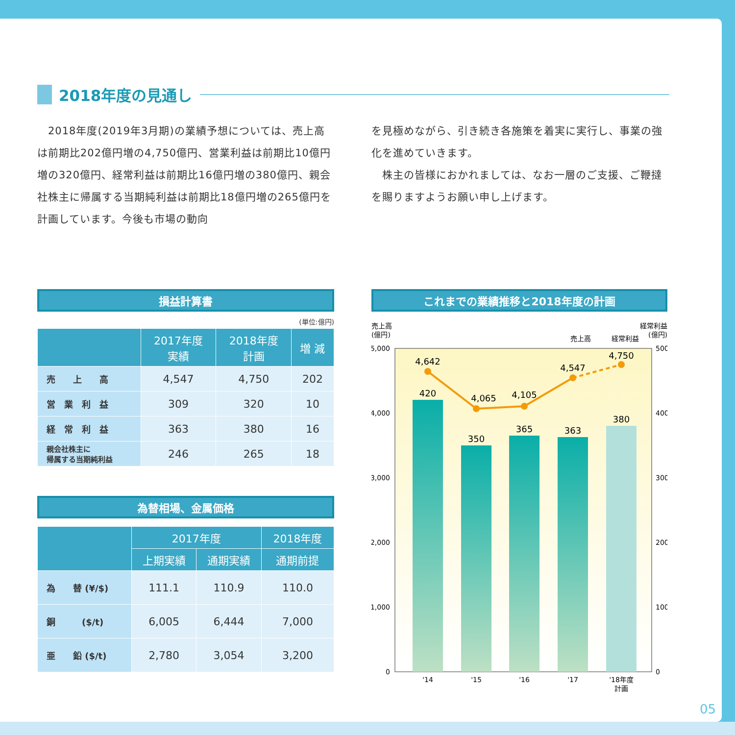2018年度の見通し
　2018年度(2019年3月期)の業績予想については、売上高は前期比202億円増の4,750億円、営業利益は前期比10億円増の320億円、経常利益は前期比16億円増の380億円、親会社株主に帰属する当期純利益は前期比18億円増の265億円を計画しています。今後も市場の動向
を見極めながら、引き続き各施策を着実に実行し、事業の強化を進めていきます。
　株主の皆様におかれましては、なお一層のご支援、ご鞭撻を賜りますようお願い申し上げます。
損益計算書
(単位:億円)
| | 2017年度 実績 | 2018年度 計画 | 増 減 |
| --- | --- | --- | --- |
| 売 上 高 | 4,547 | 4,750 | 202 |
| 営 業 利 益 | 309 | 320 | 10 |
| 経 常 利 益 | 363 | 380 | 16 |
| 親会社株主に 帰属する当期純利益 | 246 | 265 | 18 |
為替相場、金属価格
| | 2017年度 | | 2018年度 |
| --- | --- | --- | --- |
| | 上期実績 | 通期実績 | 通期前提 |
| 為 替 (¥/$) | 111.1 | 110.9 | 110.0 |
| 銅 ($/t) | 6,005 | 6,444 | 7,000 |
| 亜 鉛 ($/t) | 2,780 | 3,054 | 3,200 |
これまでの業績推移と2018年度の計画
売上高
(億円)
経常利益
(億円)
売上高
経常利益
5,000
4,000
3,000
2,000
1,000
0
500
400
300
200
100
0
420
350
365
363
380
4,642
4,065
4,105
4,547
4,750
'14
'15
'16
'17
'18年度
計画
05